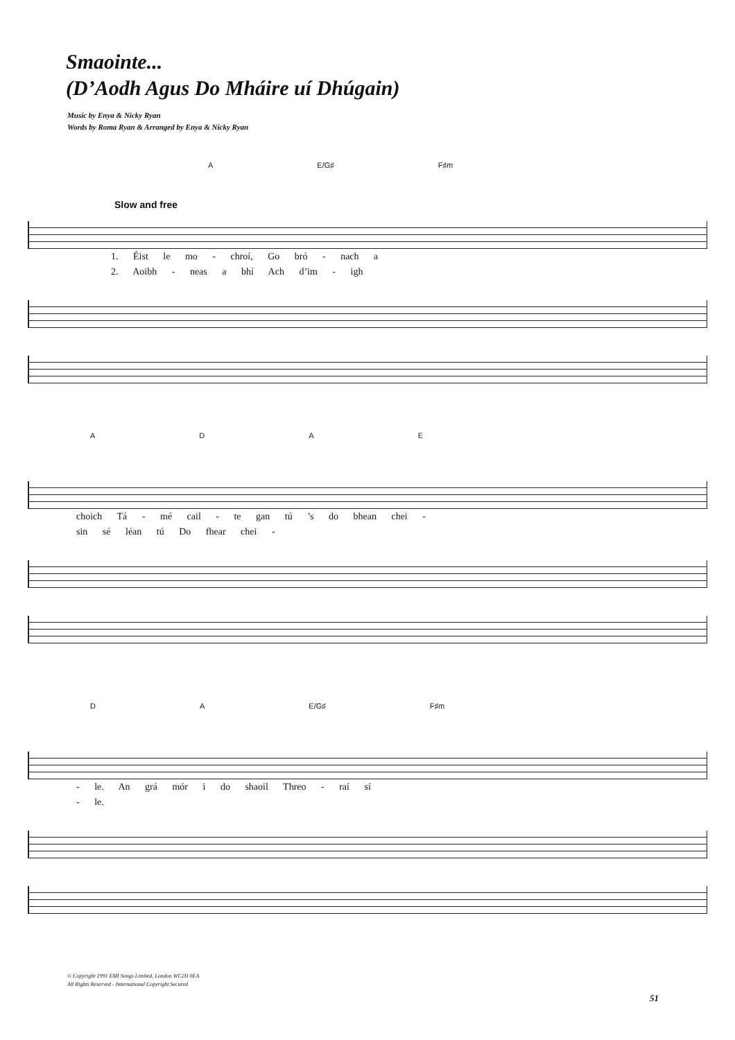Smaointe...
(D’Aodh Agus Do Mháire uí Dhúgain)
Music by Enya & Nicky Ryan
Words by Roma Ryan & Arranged by Enya & Nicky Ryan
Slow and free
A E/G♯ F♯m
1. Éist le mo - chroí, Go bró - nach a
2. Aoibh - neas a bhí Ach d’im - igh
ADAE
choich Tá - mé cail - te gan tú ’s do bhean chei -
sin sé léan tú Do fhear chei -
DA E/G♯ F♯m
- le. An grá mór i do shaoil Threo - raí sí
- le.
© Copyright 1991 EMI Songs Limited, London WC2H 0EA
All Rights Reserved - International Copyright Secured
51